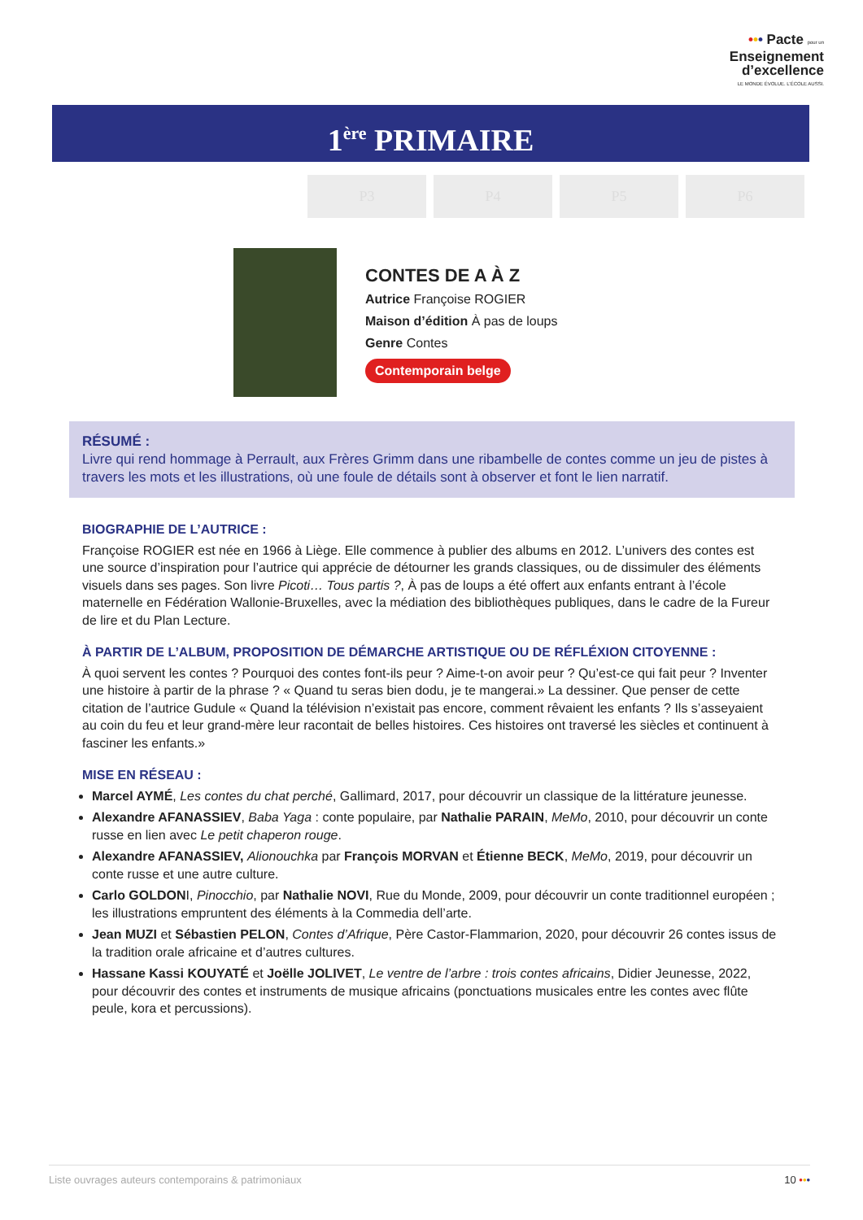••• Pacte pour un
Enseignement
d’excellence
LE MONDE ÉVOLUE. L’ÉCOLE AUSSI.
1<sup>ère</sup> PRIMAIRE
P3 P4 P5 P6
CONTES DE A À Z
Autrice Françoise ROGIER
Maison d’édition À pas de loups
Genre Contes
Contemporain belge
RÉSUMÉ :
Livre qui rend hommage à Perrault, aux Frères Grimm dans une ribambelle de contes comme un jeu de pistes à travers les mots et les illustrations, où une foule de détails sont à observer et font le lien narratif.
BIOGRAPHIE DE L’AUTRICE :
Françoise ROGIER est née en 1966 à Liège. Elle commence à publier des albums en 2012. L’univers des contes est une source d’inspiration pour l’autrice qui apprécie de détourner les grands classiques, ou de dissimuler des éléments visuels dans ses pages. Son livre Picoti… Tous partis ?, À pas de loups a été offert aux enfants entrant à l’école maternelle en Fédération Wallonie-Bruxelles, avec la médiation des bibliothèques publiques, dans le cadre de la Fureur de lire et du Plan Lecture.
À PARTIR DE L’ALBUM, PROPOSITION DE DÉMARCHE ARTISTIQUE OU DE RÉFLÉXION CITOYENNE :
À quoi servent les contes ? Pourquoi des contes font-ils peur ? Aime-t-on avoir peur ? Qu’est-ce qui fait peur ? Inventer une histoire à partir de la phrase ? « Quand tu seras bien dodu, je te mangerai.» La dessiner. Que penser de cette citation de l’autrice Gudule « Quand la télévision n’existait pas encore, comment rêvaient les enfants ? Ils s’asseyaient au coin du feu et leur grand-mère leur racontait de belles histoires. Ces histoires ont traversé les siècles et continuent à fasciner les enfants.»
MISE EN RÉSEAU :
Marcel AYMÉ, Les contes du chat perché, Gallimard, 2017, pour découvrir un classique de la littérature jeunesse.
Alexandre AFANASSIEV, Baba Yaga : conte populaire, par Nathalie PARAIN, MeMo, 2010, pour découvrir un conte russe en lien avec Le petit chaperon rouge.
Alexandre AFANASSIEV, Alionouchka par François MORVAN et Étienne BECK, MeMo, 2019, pour découvrir un conte russe et une autre culture.
Carlo GOLDONI, Pinocchio, par Nathalie NOVI, Rue du Monde, 2009, pour découvrir un conte traditionnel européen ; les illustrations empruntent des éléments à la Commedia dell’arte.
Jean MUZI et Sébastien PELON, Contes d’Afrique, Père Castor-Flammarion, 2020, pour découvrir 26 contes issus de la tradition orale africaine et d’autres cultures.
Hassane Kassi KOUYATÉ et Joëlle JOLIVET, Le ventre de l’arbre : trois contes africains, Didier Jeunesse, 2022, pour découvrir des contes et instruments de musique africains (ponctuations musicales entre les contes avec flûte peule, kora et percussions).
Liste ouvrages auteurs contemporains & patrimoniaux 10 •••